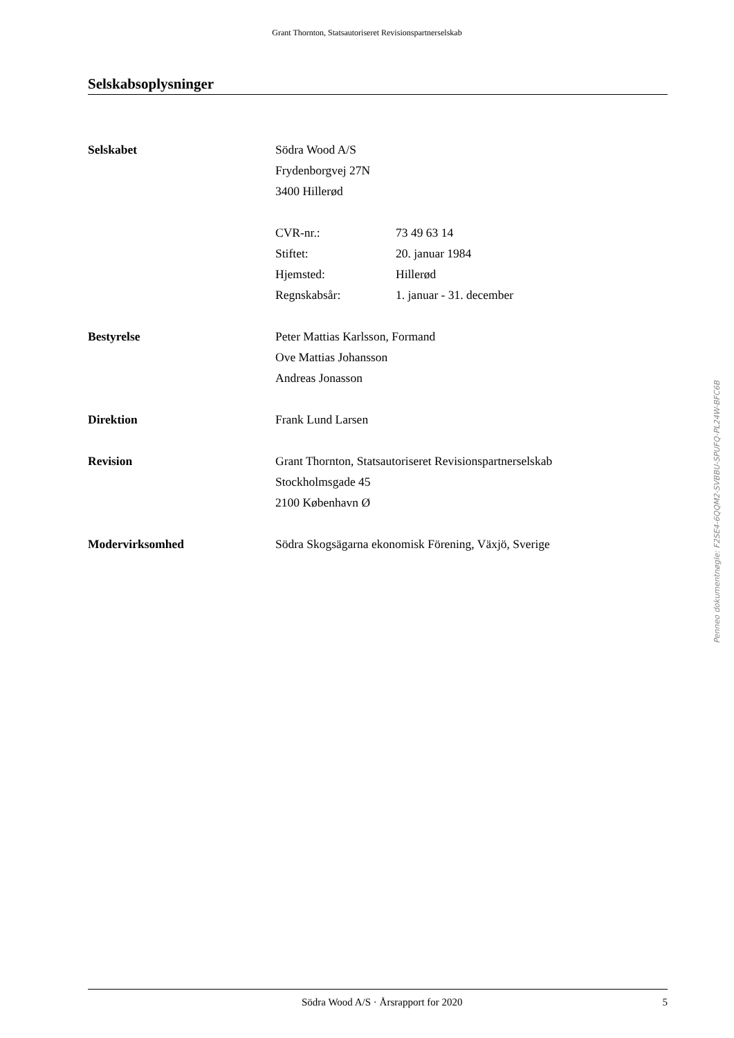Grant Thornton, Statsautoriseret Revisionspartnerselskab
Selskabsoplysninger
Selskabet Södra Wood A/S
Frydenborgvej 27N
3400 Hillerød
CVR-nr.: 73 49 63 14
Stiftet: 20. januar 1984
Hjemsted: Hillerød
Regnskabsår: 1. januar - 31. december
Bestyrelse Peter Mattias Karlsson, Formand
Ove Mattias Johansson
Andreas Jonasson
Direktion Frank Lund Larsen
Revision Grant Thornton, Statsautoriseret Revisionspartnerselskab
Stockholmsgade 45
2100 København Ø
Modervirksomhed Södra Skogsägarna ekonomisk Förening, Växjö, Sverige
Penneo dokumentnøgle: F2SE4-6QQM2-SVBBU-SPUFQ-PL24W-BFC6B
Södra Wood A/S · Årsrapport for 2020
5